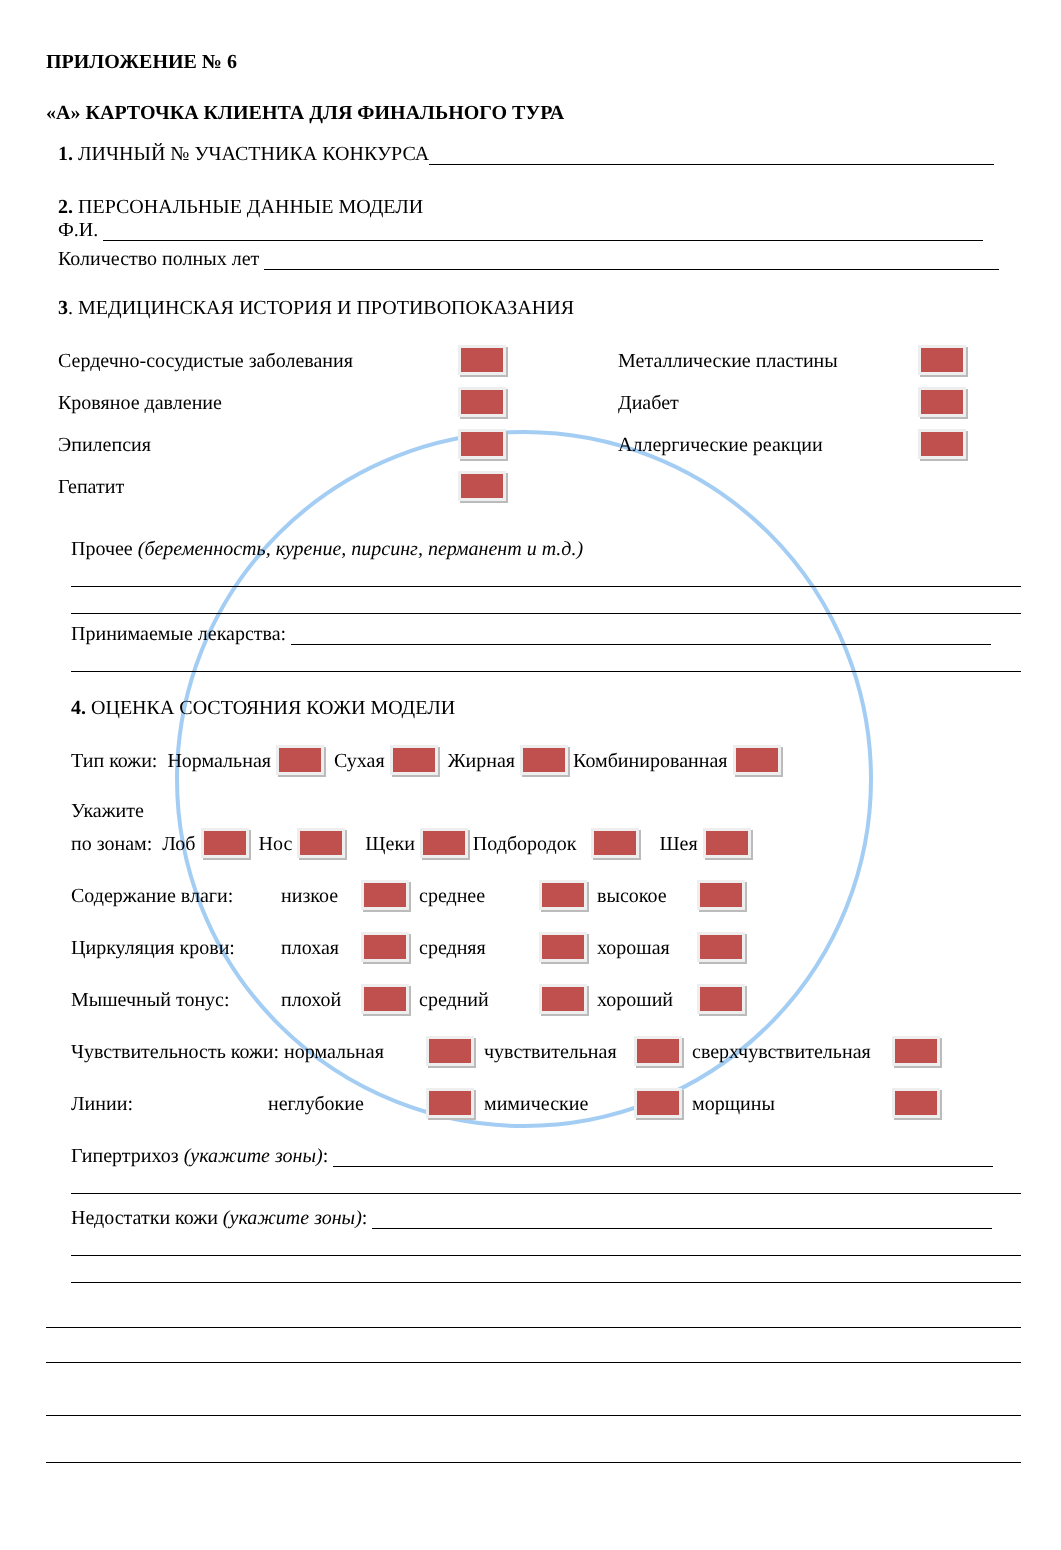ПРИЛОЖЕНИЕ № 6
«А» КАРТОЧКА КЛИЕНТА ДЛЯ ФИНАЛЬНОГО ТУРА
1. ЛИЧНЫЙ № УЧАСТНИКА КОНКУРСА
2. ПЕРСОНАЛЬНЫЕ ДАННЫЕ МОДЕЛИ
Ф.И.
Количество полных лет
3. МЕДИЦИНСКАЯ ИСТОРИЯ И ПРОТИВОПОКАЗАНИЯ
Сердечно-сосудистые заболевания
Кровяное давление
Эпилепсия
Гепатит
Металлические пластины
Диабет
Аллергические реакции
Прочее (беременность, курение, пирсинг, перманент и т.д.)
Принимаемые лекарства:
4. ОЦЕНКА СОСТОЯНИЯ КОЖИ МОДЕЛИ
Тип кожи: Нормальная Сухая Жирная Комбинированная
Укажите
по зонам: Лоб Нос Щеки Подбородок Шея
Содержание влаги: низкое среднее высокое
Циркуляция крови: плохая средняя хорошая
Мышечный тонус: плохой средний хороший
Чувствительность кожи: нормальная чувствительная сверхчувствительная
Линии: неглубокие мимические морщины
Гипертрихоз (укажите зоны):
Недостатки кожи (укажите зоны):